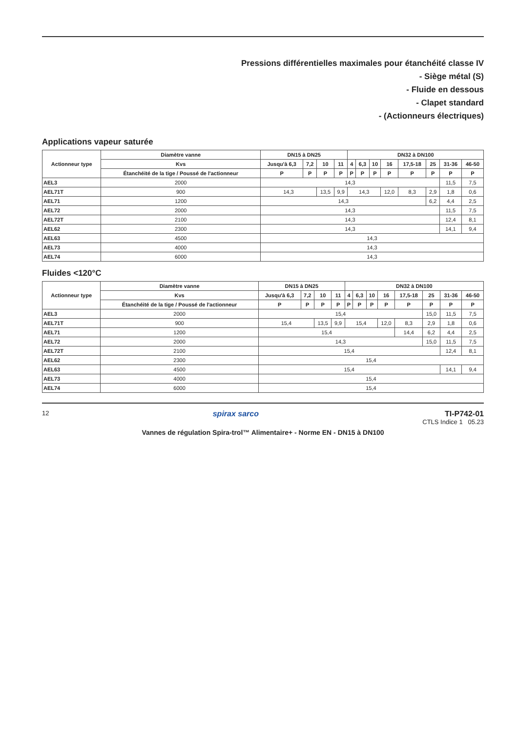Pressions différentielles maximales pour étanchéité classe IV
- Siège métal (S)
- Fluide en dessous
- Clapet standard
- (Actionneurs électriques)
Applications vapeur saturée
| Actionneur type | Diamètre vanne | DN15 à DN25 | | | | DN32 à DN100 | | | | | | | |
| --- | --- | --- | --- | --- | --- | --- | --- | --- | --- | --- | --- | --- | --- |
| | Kvs | Jusqu'à 6,3 | 7,2 | 10 | 11 | 4 | 6,3 | 10 | 16 | 17,5-18 | 25 | 31-36 | 46-50 |
| | Étanchéité de la tige / Poussé de l'actionneur | P | P | P | P | P | P | P | P | P | P | P | P |
| AEL3 | 2000 | 14,3 | | | | | | | | | | 11,5 | 7,5 |
| AEL71T | 900 | 14,3 | | 13,5 | 9,9 | 14,3 | | | 12,0 | 8,3 | 2,9 | 1,8 | 0,6 |
| AEL71 | 1200 | 14,3 | | | | | | | | | 6,2 | 4,4 | 2,5 |
| AEL72 | 2000 | 14,3 | | | | | | | | | | 11,5 | 7,5 |
| AEL72T | 2100 | 14,3 | | | | | | | | | | 12,4 | 8,1 |
| AEL62 | 2300 | 14,3 | | | | | | | | | | 14,1 | 9,4 |
| AEL63 | 4500 | 14,3 | | | | | | | | | | | |
| AEL73 | 4000 | 14,3 | | | | | | | | | | | |
| AEL74 | 6000 | 14,3 | | | | | | | | | | | |
Fluides <120°C
| Actionneur type | Diamètre vanne | DN15 à DN25 | | | | DN32 à DN100 | | | | | | | |
| --- | --- | --- | --- | --- | --- | --- | --- | --- | --- | --- | --- | --- | --- |
| | Kvs | Jusqu'à 6,3 | 7,2 | 10 | 11 | 4 | 6,3 | 10 | 16 | 17,5-18 | 25 | 31-36 | 46-50 |
| | Étanchéité de la tige / Poussé de l'actionneur | P | P | P | P | P | P | P | P | P | P | P | P |
| AEL3 | 2000 | 15,4 | | | | | | | | | 15,0 | 11,5 | 7,5 |
| AEL71T | 900 | 15,4 | | 13,5 | 9,9 | 15,4 | | | 12,0 | 8,3 | 2,9 | 1,8 | 0,6 |
| AEL71 | 1200 | 15,4 | | | | | | | | 14,4 | 6,2 | 4,4 | 2,5 |
| AEL72 | 2000 | 14,3 | | | | | | | | | 15,0 | 11,5 | 7,5 |
| AEL72T | 2100 | 15,4 | | | | | | | | | | 12,4 | 8,1 |
| AEL62 | 2300 | 15,4 | | | | | | | | | | | |
| AEL63 | 4500 | 15,4 | | | | | | | | | | 14,1 | 9,4 |
| AEL73 | 4000 | 15,4 | | | | | | | | | | | |
| AEL74 | 6000 | 15,4 | | | | | | | | | | | |
12
spirax sarco TI-P742-01
CTLS Indice 1 05.23
Vannes de régulation Spira-trol™ Alimentaire+ - Norme EN - DN15 à DN100